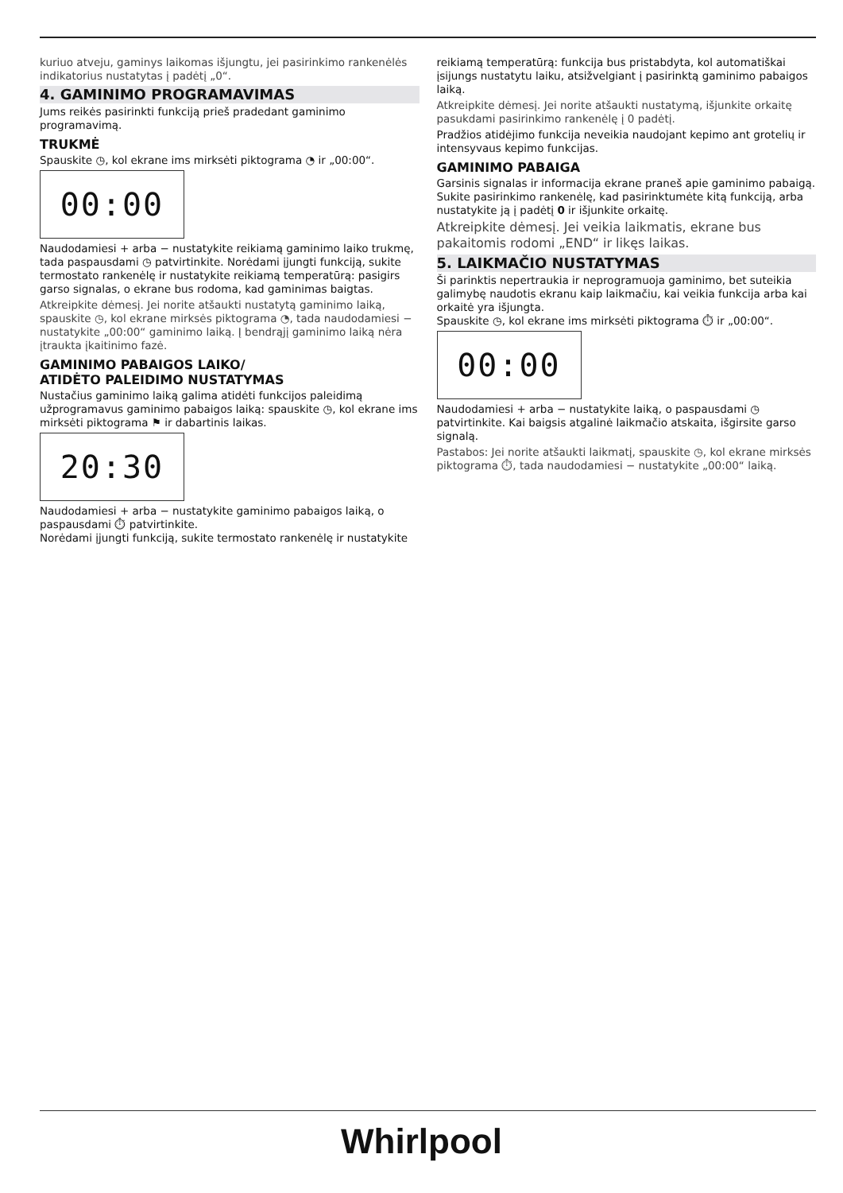kuriuo atveju, gaminys laikomas išjungtu, jei pasirinkimo rankenėlės indikatorius nustatytas į padėtį „0“.
4. GAMINIMO PROGRAMAVIMAS
Jums reikės pasirinkti funkciją prieš pradedant gaminimo programavimą.
TRUKMĖ
Spauskite ◷, kol ekrane ims mirksėti piktograma ◔ ir „00:00“.
00:00
Naudodamiesi + arba − nustatykite reikiamą gaminimo laiko trukmę, tada paspausdami ◷ patvirtinkite. Norėdami įjungti funkciją, sukite termostato rankenėlę ir nustatykite reikiamą temperatūrą: pasigirs garso signalas, o ekrane bus rodoma, kad gaminimas baigtas.
Atkreipkite dėmesį. Jei norite atšaukti nustatytą gaminimo laiką, spauskite ◷, kol ekrane mirksės piktograma ◔, tada naudodamiesi − nustatykite „00:00“ gaminimo laiką. Į bendrąjį gaminimo laiką nėra įtraukta įkaitinimo fazė.
GAMINIMO PABAIGOS LAIKO/
ATIDĖTO PALEIDIMO NUSTATYMAS
Nustačius gaminimo laiką galima atidėti funkcijos paleidimą užprogramavus gaminimo pabaigos laiką: spauskite ◷, kol ekrane ims mirksėti piktograma ⚑ ir dabartinis laikas.
20:30
Naudodamiesi + arba − nustatykite gaminimo pabaigos laiką, o paspausdami ⏱ patvirtinkite.
Norėdami įjungti funkciją, sukite termostato rankenėlę ir nustatykite
reikiamą temperatūrą: funkcija bus pristabdyta, kol automatiškai įsijungs nustatytu laiku, atsižvelgiant į pasirinktą gaminimo pabaigos laiką.
Atkreipkite dėmesį. Jei norite atšaukti nustatymą, išjunkite orkaitę pasukdami pasirinkimo rankenėlę į 0 padėtį.
Pradžios atidėjimo funkcija neveikia naudojant kepimo ant grotelių ir intensyvaus kepimo funkcijas.
GAMINIMO PABAIGA
Garsinis signalas ir informacija ekrane praneš apie gaminimo pabaigą. Sukite pasirinkimo rankenėlę, kad pasirinktumėte kitą funkciją, arba nustatykite ją į padėtį 0 ir išjunkite orkaitę.
Atkreipkite dėmesį. Jei veikia laikmatis, ekrane bus pakaitomis rodomi „END“ ir likęs laikas.
5. LAIKMAČIO NUSTATYMAS
Ši parinktis nepertraukia ir neprogramuoja gaminimo, bet suteikia galimybę naudotis ekranu kaip laikmačiu, kai veikia funkcija arba kai orkaitė yra išjungta.
Spauskite ◷, kol ekrane ims mirksėti piktograma ⏱ ir „00:00“.
00:00
Naudodamiesi + arba − nustatykite laiką, o paspausdami ◷ patvirtinkite. Kai baigsis atgalinė laikmačio atskaita, išgirsite garso signalą.
Pastabos: Jei norite atšaukti laikmatį, spauskite ◷, kol ekrane mirksės piktograma ⏱, tada naudodamiesi − nustatykite „00:00“ laiką.
Whirlpool